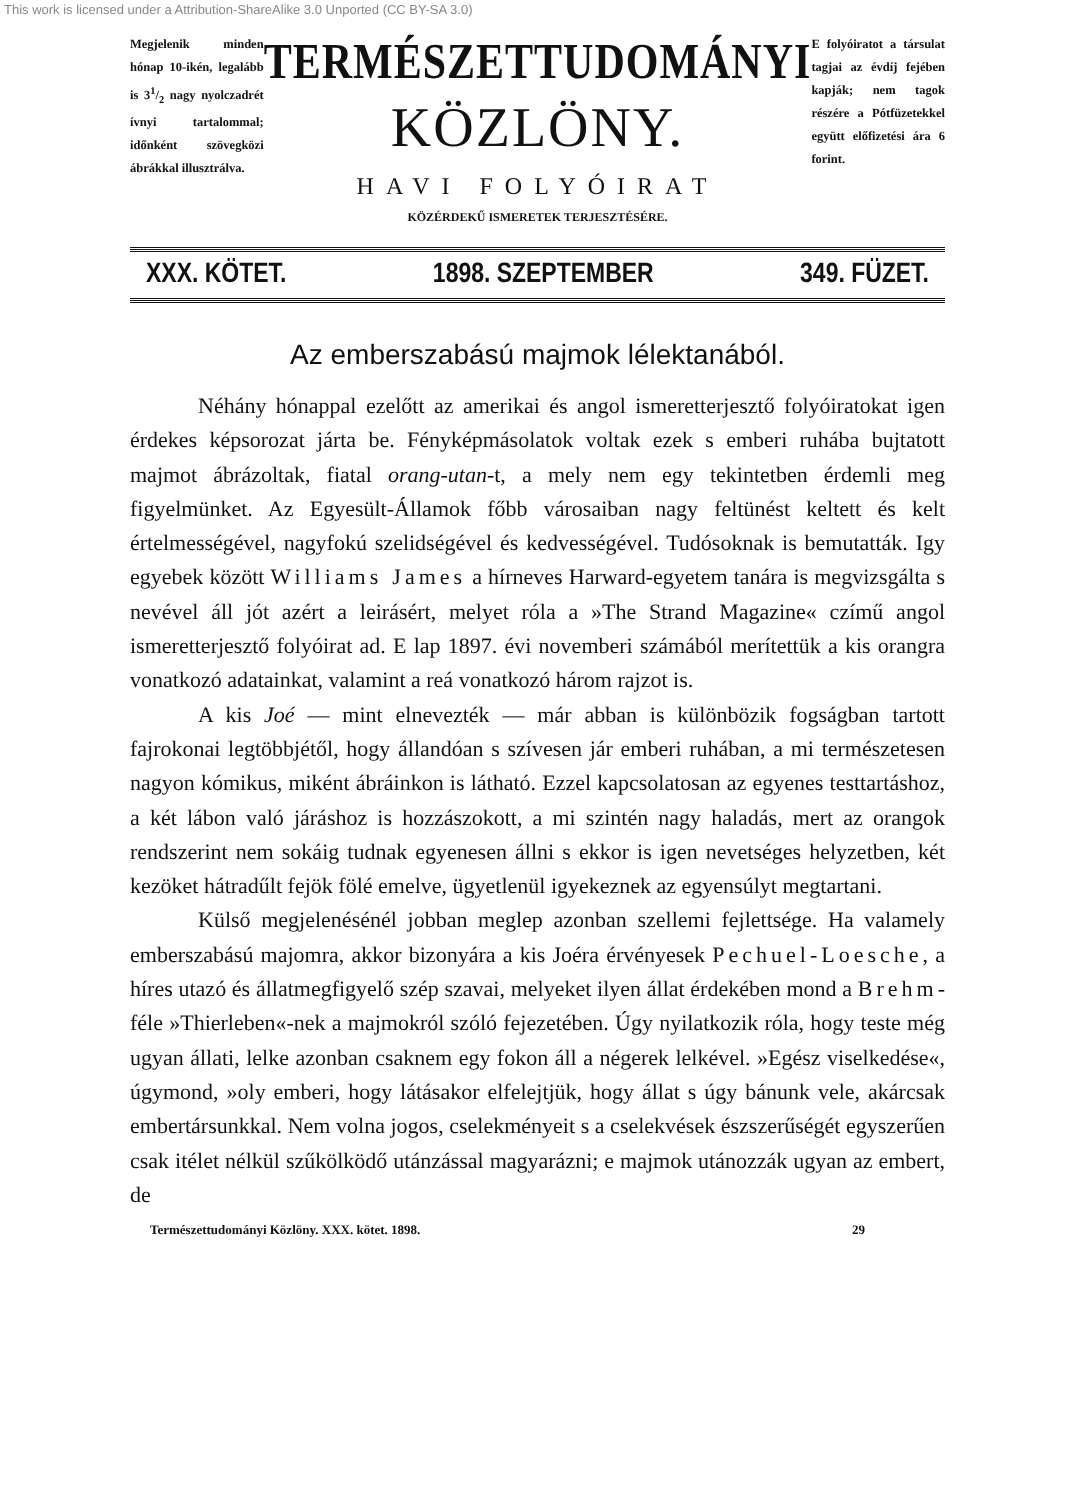This work is licensed under a Attribution-ShareAlike 3.0 Unported (CC BY-SA 3.0)
Megjelenik minden hónap 10-ikén, legalább is 31/2 nagy nyolczadrét ívnyi tartalommal; időnként szövegközi ábrákkal illusztrálva.
TERMÉSZETTUDOMÁNYI
KÖZLÖNY.
HAVI FOLYÓIRAT
KÖZÉRDEKŰ ISMERETEK TERJESZTÉSÉRE.
E folyóiratot a társulat tagjai az évdíj fejében kapják; nem tagok részére a Pótfüzetekkel együtt előfizetési ára 6 forint.
XXX. KÖTET. 1898. SZEPTEMBER 349. FÜZET.
Az emberszabású majmok lélektanából.
Néhány hónappal ezelőtt az amerikai és angol ismeretterjesztő folyóiratokat igen érdekes képsorozat járta be. Fényképmásolatok voltak ezek s emberi ruhába bujtatott majmot ábrázoltak, fiatal orang-utan-t, a mely nem egy tekintetben érdemli meg figyelmünket. Az Egyesült-Államok főbb városaiban nagy feltünést keltett és kelt értelmességével, nagyfokú szelidségével és kedvességével. Tudósoknak is bemutatták. Igy egyebek között Williams James a hírneves Harward-egyetem tanára is megvizsgálta s nevével áll jót azért a leirásért, melyet róla a »The Strand Magazine« czímű angol ismeretterjesztő folyóirat ad. E lap 1897. évi novemberi számából merítettük a kis orangra vonatkozó adatainkat, valamint a reá vonatkozó három rajzot is.
A kis Joé — mint elnevezték — már abban is különbözik fogságban tartott fajrokonai legtöbbjétől, hogy állandóan s szívesen jár emberi ruhában, a mi természetesen nagyon kómikus, miként ábráinkon is látható. Ezzel kapcsolatosan az egyenes testtartáshoz, a két lábon való járáshoz is hozzászokott, a mi szintén nagy haladás, mert az orangok rendszerint nem sokáig tudnak egyenesen állni s ekkor is igen nevetséges helyzetben, két kezöket hátradűlt fejök fölé emelve, ügyetlenül igyekeznek az egyensúlyt megtartani.
Külső megjelenésénél jobban meglep azonban szellemi fejlettsége. Ha valamely emberszabású majomra, akkor bizonyára a kis Joéra érvényesek Pechuel-Loesche, a híres utazó és állatmegfigyelő szép szavai, melyeket ilyen állat érdekében mond a Brehm-féle »Thierleben«-nek a majmokról szóló fejezetében. Úgy nyilatkozik róla, hogy teste még ugyan állati, lelke azonban csaknem egy fokon áll a négerek lelkével. »Egész viselkedése«, úgymond, »oly emberi, hogy látásakor elfelejtjük, hogy állat s úgy bánunk vele, akárcsak embertársunkkal. Nem volna jogos, cselekményeit s a cselekvések észszerűségét egyszerűen csak itélet nélkül szűkölködő utánzással magyarázni; e majmok utánozzák ugyan az embert, de
Természettudományi Közlöny. XXX. kötet. 1898. 29